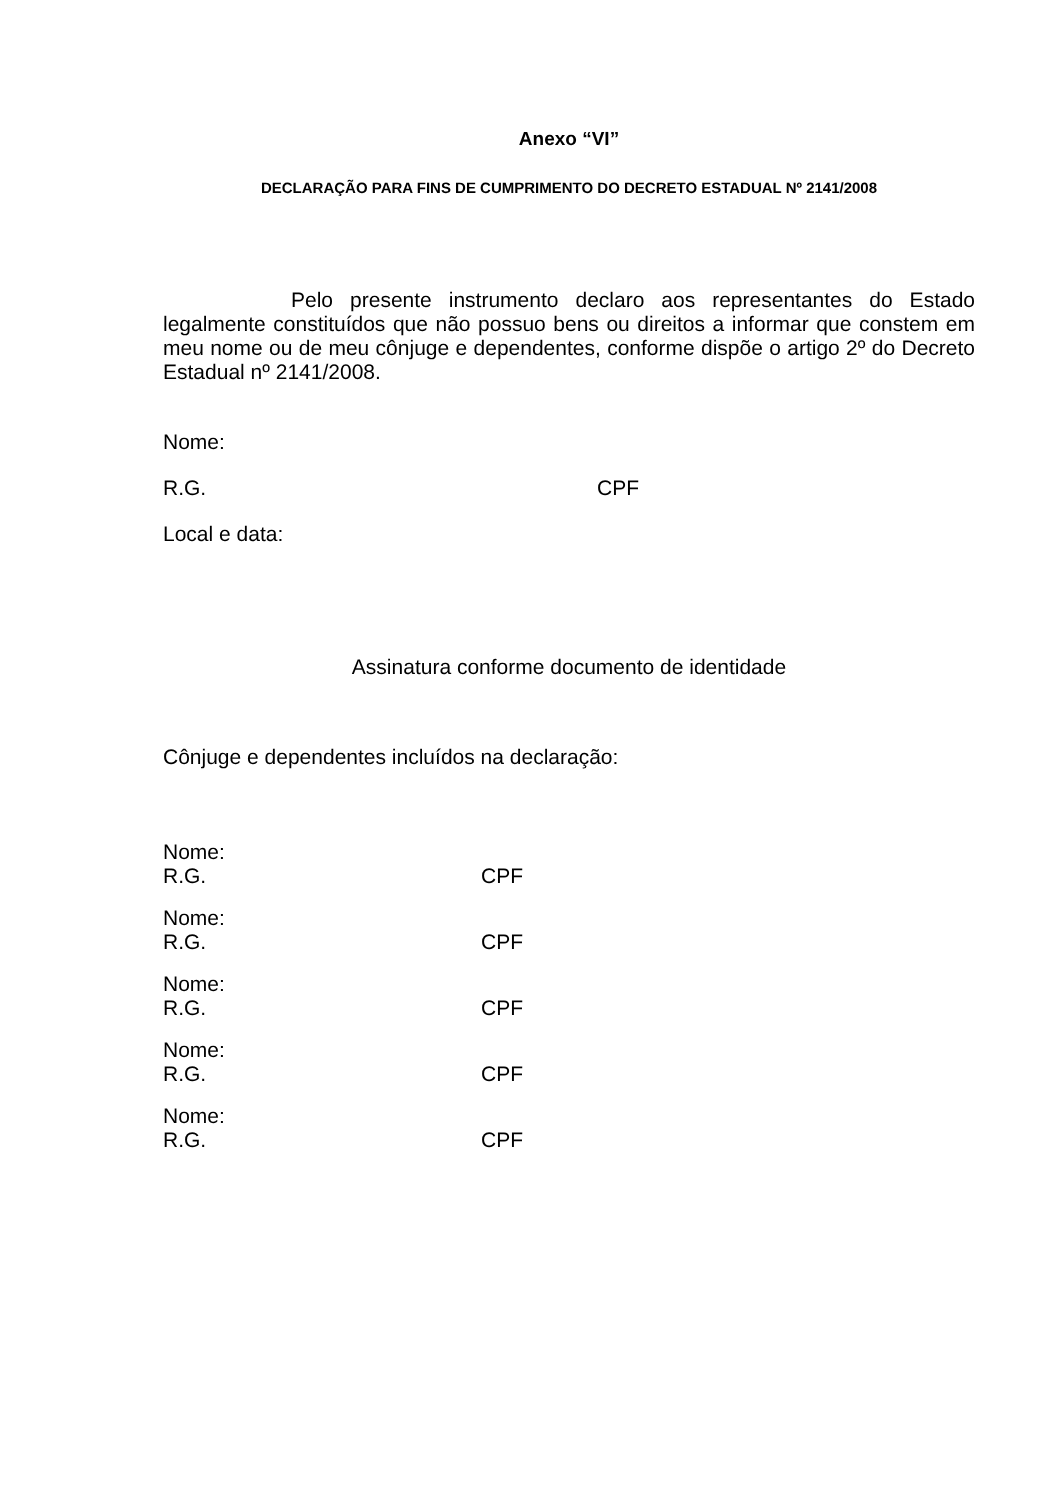Anexo “VI”
DECLARAÇÃO PARA FINS DE CUMPRIMENTO DO DECRETO ESTADUAL Nº 2141/2008
Pelo presente instrumento declaro aos representantes do Estado legalmente constituídos que não possuo bens ou direitos a informar que constem em meu nome ou de meu cônjuge e dependentes, conforme dispõe o artigo 2º do Decreto Estadual nº 2141/2008.
Nome:
R.G. CPF
Local e data:
Assinatura conforme documento de identidade
Cônjuge e dependentes incluídos na declaração:
Nome:
R.G. CPF
Nome:
R.G. CPF
Nome:
R.G. CPF
Nome:
R.G. CPF
Nome:
R.G. CPF